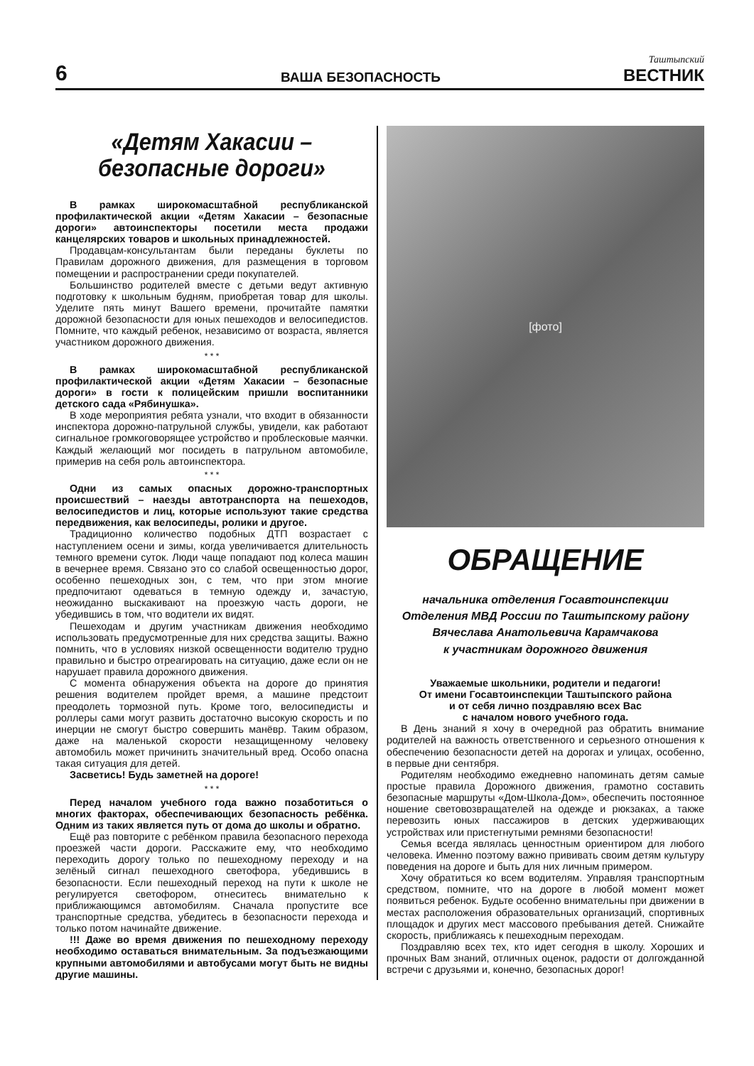6
ВАША БЕЗОПАСНОСТЬ
Таштыпский
ВЕСТНИК
«Детям Хакасии –
безопасные дороги»
В рамках широкомасштабной республиканской профилактической акции «Детям Хакасии – безопасные дороги» автоинспекторы посетили места продажи канцелярских товаров и школьных принадлежностей.
Продавцам-консультантам были переданы буклеты по Правилам дорожного движения, для размещения в торговом помещении и распространении среди покупателей.
Большинство родителей вместе с детьми ведут активную подготовку к школьным будням, приобретая товар для школы. Уделите пять минут Вашего времени, прочитайте памятки дорожной безопасности для юных пешеходов и велосипедистов. Помните, что каждый ребенок, независимо от возраста, является участником дорожного движения.
* * *
В рамках широкомасштабной республиканской профилактической акции «Детям Хакасии – безопасные дороги» в гости к полицейским пришли воспитанники детского сада «Рябинушка».
В ходе мероприятия ребята узнали, что входит в обязанности инспектора дорожно-патрульной службы, увидели, как работают сигнальное громкоговорящее устройство и проблесковые маячки. Каждый желающий мог посидеть в патрульном автомобиле, примерив на себя роль автоинспектора.
* * *
Одни из самых опасных дорожно-транспортных происшествий – наезды автотранспорта на пешеходов, велосипедистов и лиц, которые используют такие средства передвижения, как велосипеды, ролики и другое.
Традиционно количество подобных ДТП возрастает с наступлением осени и зимы, когда увеличивается длительность темного времени суток. Люди чаще попадают под колеса машин в вечернее время. Связано это со слабой освещенностью дорог, особенно пешеходных зон, с тем, что при этом многие предпочитают одеваться в темную одежду и, зачастую, неожиданно выскакивают на проезжую часть дороги, не убедившись в том, что водители их видят.
Пешеходам и другим участникам движения необходимо использовать предусмотренные для них средства защиты. Важно помнить, что в условиях низкой освещенности водителю трудно правильно и быстро отреагировать на ситуацию, даже если он не нарушает правила дорожного движения.
С момента обнаружения объекта на дороге до принятия решения водителем пройдет время, а машине предстоит преодолеть тормозной путь. Кроме того, велосипедисты и роллеры сами могут развить достаточно высокую скорость и по инерции не смогут быстро совершить манёвр. Таким образом, даже на маленькой скорости незащищенному человеку автомобиль может причинить значительный вред. Особо опасна такая ситуация для детей.
Засветись! Будь заметней на дороге!
* * *
Перед началом учебного года важно позаботиться о многих факторах, обеспечивающих безопасность ребёнка. Одним из таких является путь от дома до школы и обратно.
Ещё раз повторите с ребёнком правила безопасного перехода проезжей части дороги. Расскажите ему, что необходимо переходить дорогу только по пешеходному переходу и на зелёный сигнал пешеходного светофора, убедившись в безопасности. Если пешеходный переход на пути к школе не регулируется светофором, отнеситесь внимательно к приближающимся автомобилям. Сначала пропустите все транспортные средства, убедитесь в безопасности перехода и только потом начинайте движение.
!!! Даже во время движения по пешеходному переходу необходимо оставаться внимательным. За подъезжающими крупными автомобилями и автобусами могут быть не видны другие машины.
[фото]
ОБРАЩЕНИЕ
начальника отделения Госавтоинспекции
Отделения МВД России по Таштыпскому району
Вячеслава Анатольевича Карамчакова
к участникам дорожного движения
Уважаемые школьники, родители и педагоги!
От имени Госавтоинспекции Таштыпского района
и от себя лично поздравляю всех Вас
с началом нового учебного года.
В День знаний я хочу в очередной раз обратить внимание родителей на важность ответственного и серьезного отношения к обеспечению безопасности детей на дорогах и улицах, особенно, в первые дни сентября.
Родителям необходимо ежедневно напоминать детям самые простые правила Дорожного движения, грамотно составить безопасные маршруты «Дом-Школа-Дом», обеспечить постоянное ношение световозвращателей на одежде и рюкзаках, а также перевозить юных пассажиров в детских удерживающих устройствах или пристегнутыми ремнями безопасности!
Семья всегда являлась ценностным ориентиром для любого человека. Именно поэтому важно прививать своим детям культуру поведения на дороге и быть для них личным примером.
Хочу обратиться ко всем водителям. Управляя транспортным средством, помните, что на дороге в любой момент может появиться ребенок. Будьте особенно внимательны при движении в местах расположения образовательных организаций, спортивных площадок и других мест массового пребывания детей. Снижайте скорость, приближаясь к пешеходным переходам.
Поздравляю всех тех, кто идет сегодня в школу. Хороших и прочных Вам знаний, отличных оценок, радости от долгожданной встречи с друзьями и, конечно, безопасных дорог!